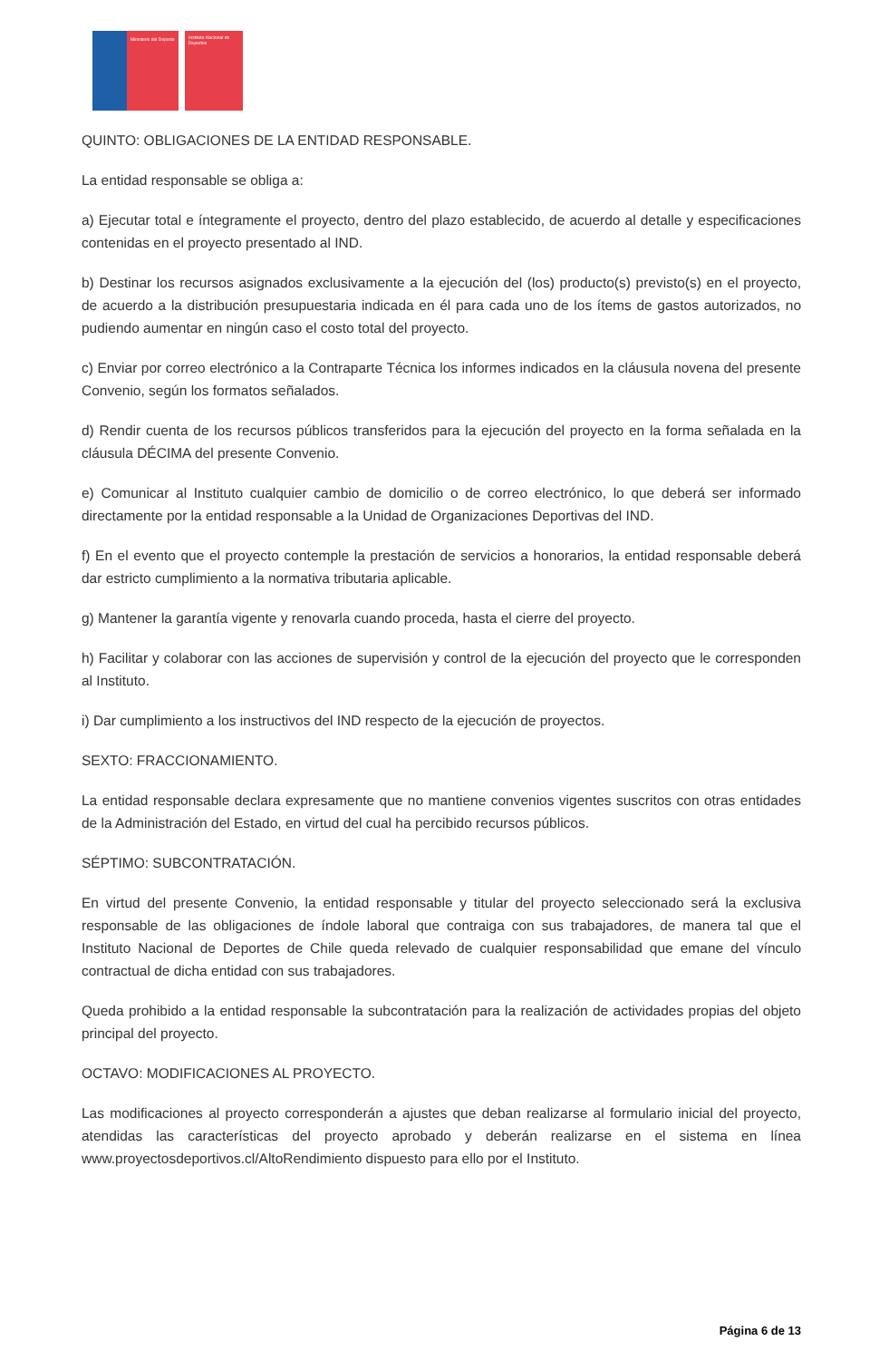Ministerio del Deporte
Instituto Nacional de Deportes
QUINTO: OBLIGACIONES DE LA ENTIDAD RESPONSABLE.
La entidad responsable se obliga a:
a) Ejecutar total e íntegramente el proyecto, dentro del plazo establecido, de acuerdo al detalle y especificaciones contenidas en el proyecto presentado al IND.
b) Destinar los recursos asignados exclusivamente a la ejecución del (los) producto(s) previsto(s) en el proyecto, de acuerdo a la distribución presupuestaria indicada en él para cada uno de los ítems de gastos autorizados, no pudiendo aumentar en ningún caso el costo total del proyecto.
c) Enviar por correo electrónico a la Contraparte Técnica los informes indicados en la cláusula novena del presente Convenio, según los formatos señalados.
d) Rendir cuenta de los recursos públicos transferidos para la ejecución del proyecto en la forma señalada en la cláusula DÉCIMA del presente Convenio.
e) Comunicar al Instituto cualquier cambio de domicilio o de correo electrónico, lo que deberá ser informado directamente por la entidad responsable a la Unidad de Organizaciones Deportivas del IND.
f) En el evento que el proyecto contemple la prestación de servicios a honorarios, la entidad responsable deberá dar estricto cumplimiento a la normativa tributaria aplicable.
g) Mantener la garantía vigente y renovarla cuando proceda, hasta el cierre del proyecto.
h) Facilitar y colaborar con las acciones de supervisión y control de la ejecución del proyecto que le corresponden al Instituto.
i) Dar cumplimiento a los instructivos del IND respecto de la ejecución de proyectos.
SEXTO: FRACCIONAMIENTO.
La entidad responsable declara expresamente que no mantiene convenios vigentes suscritos con otras entidades de la Administración del Estado, en virtud del cual ha percibido recursos públicos.
SÉPTIMO: SUBCONTRATACIÓN.
En virtud del presente Convenio, la entidad responsable y titular del proyecto seleccionado será la exclusiva responsable de las obligaciones de índole laboral que contraiga con sus trabajadores, de manera tal que el Instituto Nacional de Deportes de Chile queda relevado de cualquier responsabilidad que emane del vínculo contractual de dicha entidad con sus trabajadores.
Queda prohibido a la entidad responsable la subcontratación para la realización de actividades propias del objeto principal del proyecto.
OCTAVO: MODIFICACIONES AL PROYECTO.
Las modificaciones al proyecto corresponderán a ajustes que deban realizarse al formulario inicial del proyecto, atendidas las características del proyecto aprobado y deberán realizarse en el sistema en línea www.proyectosdeportivos.cl/AltoRendimiento dispuesto para ello por el Instituto.
Página 6 de 13